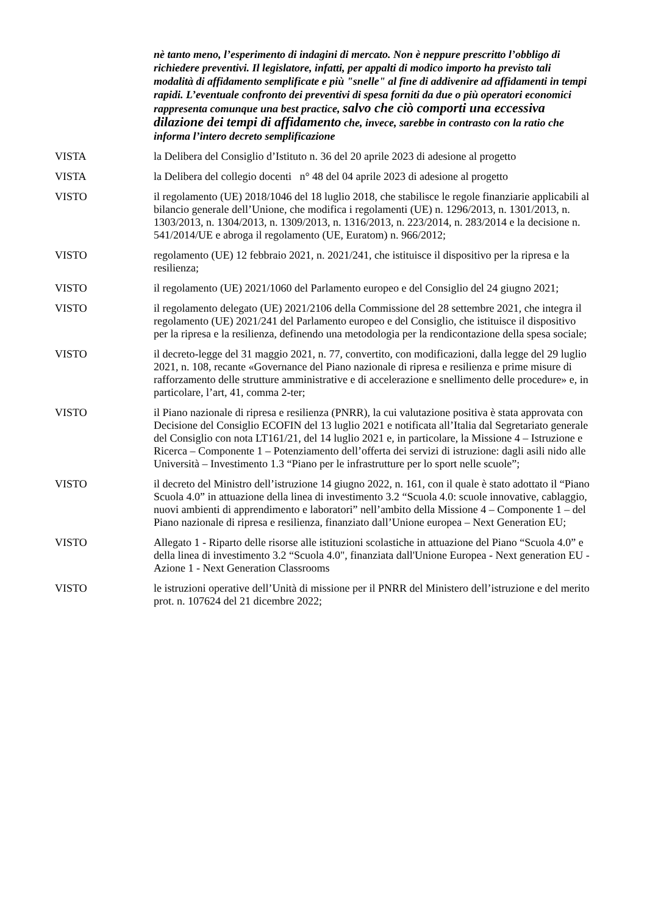nè tanto meno, l’esperimento di indagini di mercato. Non è neppure prescritto l’obbligo di richiedere preventivi. Il legislatore, infatti, per appalti di modico importo ha previsto tali modalità di affidamento semplificate e più "snelle" al fine di addivenire ad affidamenti in tempi rapidi. L’eventuale confronto dei preventivi di spesa forniti da due o più operatori economici rappresenta comunque una best practice, salvo che ciò comporti una eccessiva dilazione dei tempi di affidamento che, invece, sarebbe in contrasto con la ratio che informa l’intero decreto semplificazione
VISTA la Delibera del Consiglio d’Istituto n. 36 del 20 aprile 2023 di adesione al progetto
VISTA la Delibera del collegio docenti n° 48 del 04 aprile 2023 di adesione al progetto
VISTO il regolamento (UE) 2018/1046 del 18 luglio 2018, che stabilisce le regole finanziarie applicabili al bilancio generale dell’Unione, che modifica i regolamenti (UE) n. 1296/2013, n. 1301/2013, n. 1303/2013, n. 1304/2013, n. 1309/2013, n. 1316/2013, n. 223/2014, n. 283/2014 e la decisione n. 541/2014/UE e abroga il regolamento (UE, Euratom) n. 966/2012;
VISTO regolamento (UE) 12 febbraio 2021, n. 2021/241, che istituisce il dispositivo per la ripresa e la resilienza;
VISTO il regolamento (UE) 2021/1060 del Parlamento europeo e del Consiglio del 24 giugno 2021;
VISTO il regolamento delegato (UE) 2021/2106 della Commissione del 28 settembre 2021, che integra il regolamento (UE) 2021/241 del Parlamento europeo e del Consiglio, che istituisce il dispositivo per la ripresa e la resilienza, definendo una metodologia per la rendicontazione della spesa sociale;
VISTO il decreto-legge del 31 maggio 2021, n. 77, convertito, con modificazioni, dalla legge del 29 luglio 2021, n. 108, recante «Governance del Piano nazionale di ripresa e resilienza e prime misure di rafforzamento delle strutture amministrative e di accelerazione e snellimento delle procedure» e, in particolare, l’art, 41, comma 2-ter;
VISTO il Piano nazionale di ripresa e resilienza (PNRR), la cui valutazione positiva è stata approvata con Decisione del Consiglio ECOFIN del 13 luglio 2021 e notificata all’Italia dal Segretariato generale del Consiglio con nota LT161/21, del 14 luglio 2021 e, in particolare, la Missione 4 – Istruzione e Ricerca – Componente 1 – Potenziamento dell’offerta dei servizi di istruzione: dagli asili nido alle Università – Investimento 1.3 “Piano per le infrastrutture per lo sport nelle scuole”;
VISTO il decreto del Ministro dell’istruzione 14 giugno 2022, n. 161, con il quale è stato adottato il “Piano Scuola 4.0” in attuazione della linea di investimento 3.2 “Scuola 4.0: scuole innovative, cablaggio, nuovi ambienti di apprendimento e laboratori” nell’ambito della Missione 4 – Componente 1 – del Piano nazionale di ripresa e resilienza, finanziato dall’Unione europea – Next Generation EU;
VISTO Allegato 1 - Riparto delle risorse alle istituzioni scolastiche in attuazione del Piano “Scuola 4.0” e della linea di investimento 3.2 “Scuola 4.0", finanziata dall'Unione Europea - Next generation EU - Azione 1 - Next Generation Classrooms
VISTO le istruzioni operative dell’Unità di missione per il PNRR del Ministero dell’istruzione e del merito prot. n. 107624 del 21 dicembre 2022;